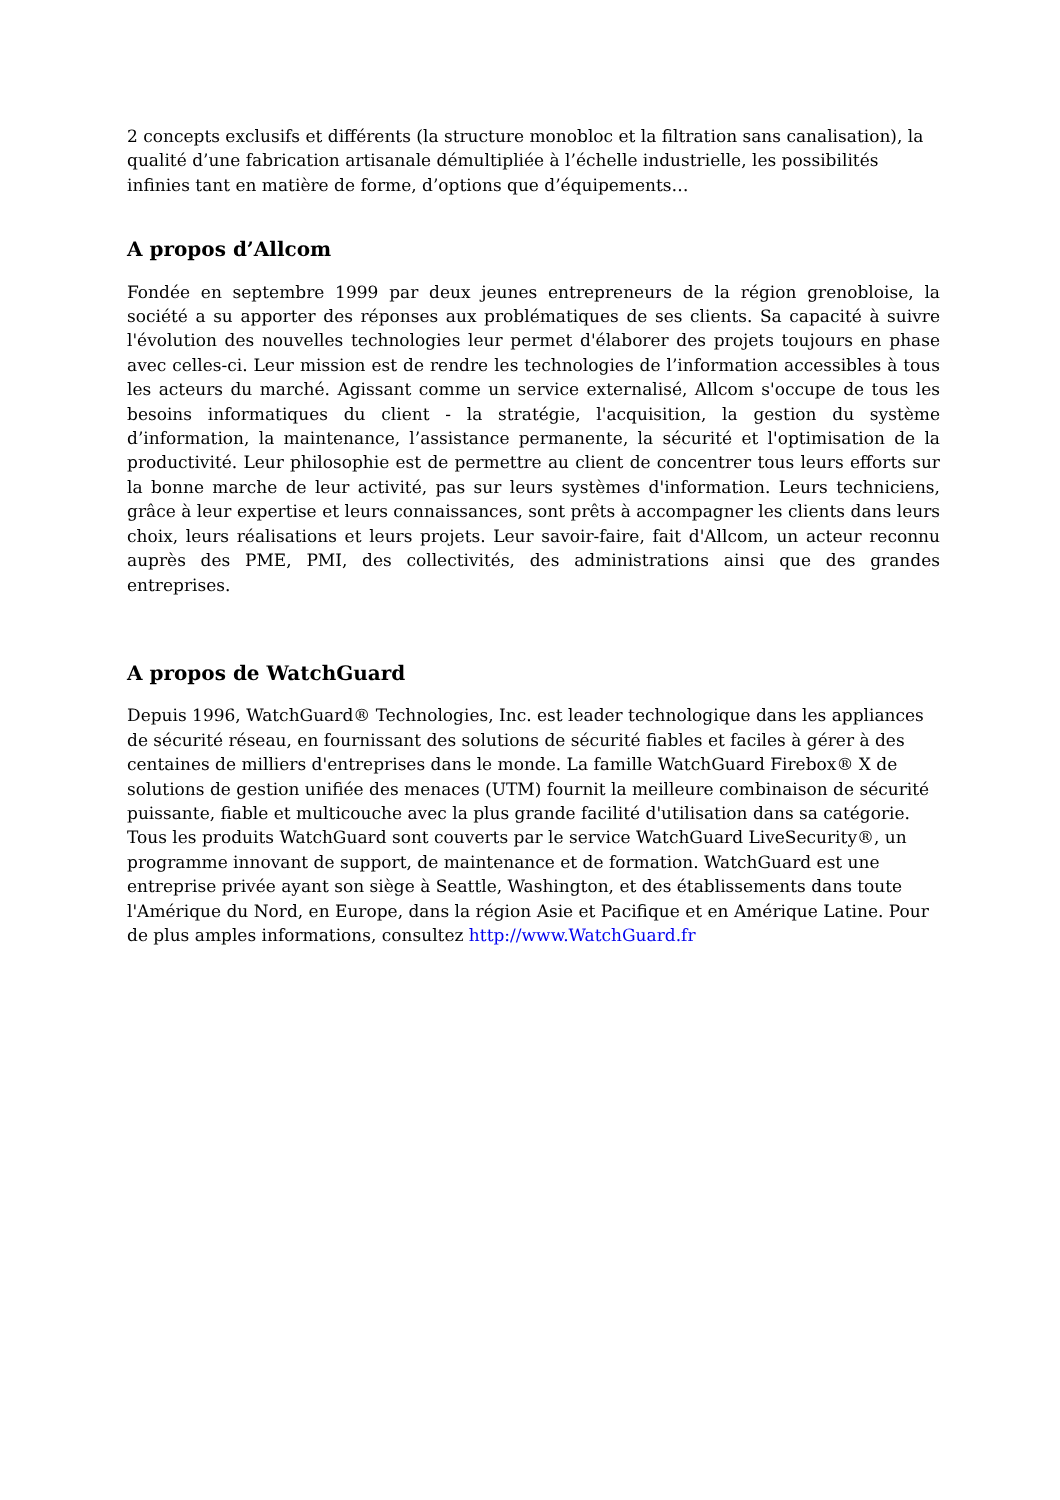2 concepts exclusifs et différents (la structure monobloc et la filtration sans canalisation), la qualité d’une fabrication artisanale démultipliée à l’échelle industrielle, les possibilités infinies tant en matière de forme, d’options que d’équipements…
A propos d’Allcom
Fondée en septembre 1999 par deux jeunes entrepreneurs de la région grenobloise, la société a su apporter des réponses aux problématiques de ses clients. Sa capacité à suivre l'évolution des nouvelles technologies leur permet d'élaborer des projets toujours en phase avec celles-ci. Leur mission est de rendre les technologies de l’information accessibles à tous les acteurs du marché. Agissant comme un service externalisé, Allcom s'occupe de tous les besoins informatiques du client - la stratégie, l'acquisition, la gestion du système d’information, la maintenance, l’assistance permanente, la sécurité et l'optimisation de la productivité. Leur philosophie est de permettre au client de concentrer tous leurs efforts sur la bonne marche de leur activité, pas sur leurs systèmes d'information. Leurs techniciens, grâce à leur expertise et leurs connaissances, sont prêts à accompagner les clients dans leurs choix, leurs réalisations et leurs projets. Leur savoir-faire, fait d'Allcom, un acteur reconnu auprès des PME, PMI, des collectivités, des administrations ainsi que des grandes entreprises.
A propos de WatchGuard
Depuis 1996, WatchGuard® Technologies, Inc. est leader technologique dans les appliances de sécurité réseau, en fournissant des solutions de sécurité fiables et faciles à gérer à des centaines de milliers d'entreprises dans le monde. La famille WatchGuard Firebox® X de solutions de gestion unifiée des menaces (UTM) fournit la meilleure combinaison de sécurité puissante, fiable et multicouche avec la plus grande facilité d'utilisation dans sa catégorie. Tous les produits WatchGuard sont couverts par le service WatchGuard LiveSecurity®, un programme innovant de support, de maintenance et de formation. WatchGuard est une entreprise privée ayant son siège à Seattle, Washington, et des établissements dans toute l'Amérique du Nord, en Europe, dans la région Asie et Pacifique et en Amérique Latine. Pour de plus amples informations, consultez http://www.WatchGuard.fr